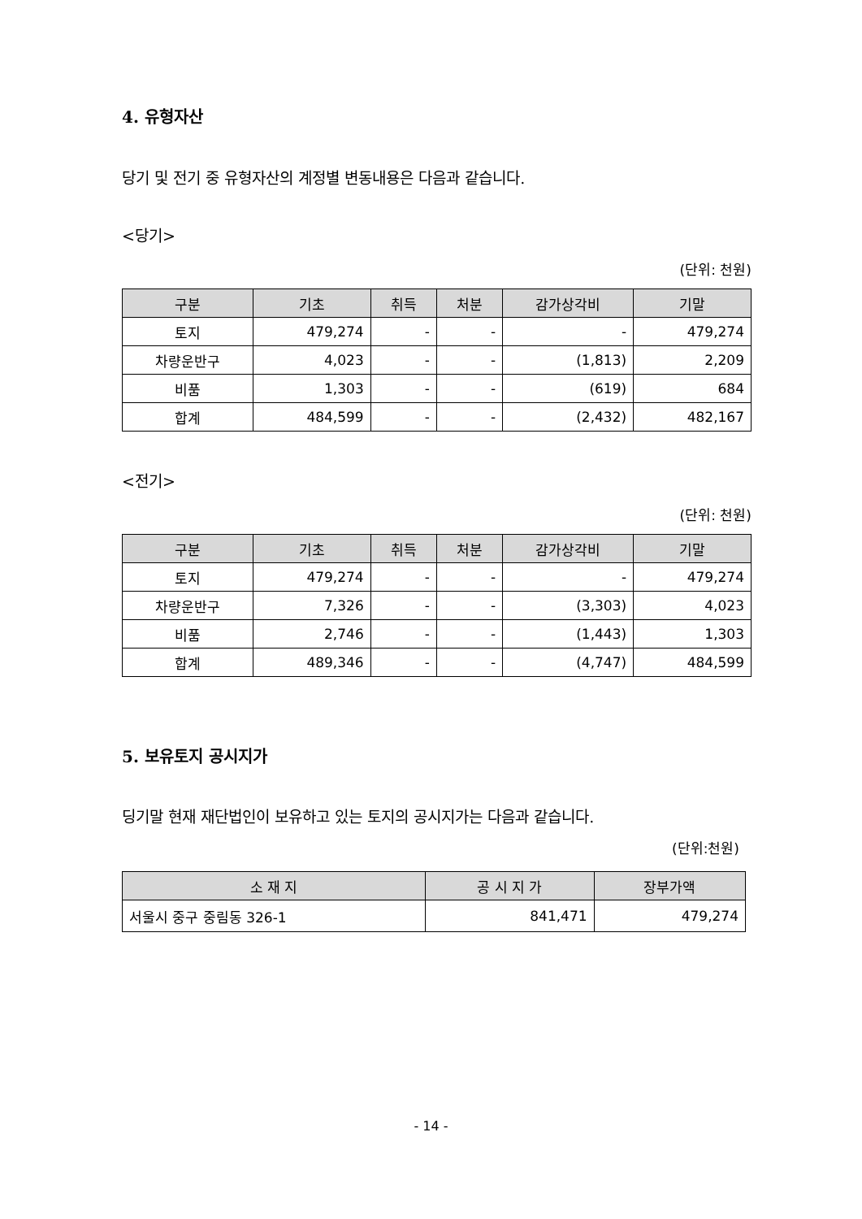4. 유형자산
당기 및 전기 중 유형자산의 계정별 변동내용은 다음과 같습니다.
<당기>
(단위: 천원)
| 구분 | 기초 | 취득 | 처분 | 감가상각비 | 기말 |
| --- | --- | --- | --- | --- | --- |
| 토지 | 479,274 | - | - | - | 479,274 |
| 차량운반구 | 4,023 | - | - | (1,813) | 2,209 |
| 비품 | 1,303 | - | - | (619) | 684 |
| 합계 | 484,599 | - | - | (2,432) | 482,167 |
<전기>
(단위: 천원)
| 구분 | 기초 | 취득 | 처분 | 감가상각비 | 기말 |
| --- | --- | --- | --- | --- | --- |
| 토지 | 479,274 | - | - | - | 479,274 |
| 차량운반구 | 7,326 | - | - | (3,303) | 4,023 |
| 비품 | 2,746 | - | - | (1,443) | 1,303 |
| 합계 | 489,346 | - | - | (4,747) | 484,599 |
5. 보유토지 공시지가
딩기말 현재 재단법인이 보유하고 있는 토지의 공시지가는 다음과 같습니다.
(단위:천원)
| 소 재 지 | 공 시 지 가 | 장부가액 |
| --- | --- | --- |
| 서울시 중구 중림동 326-1 | 841,471 | 479,274 |
- 14 -